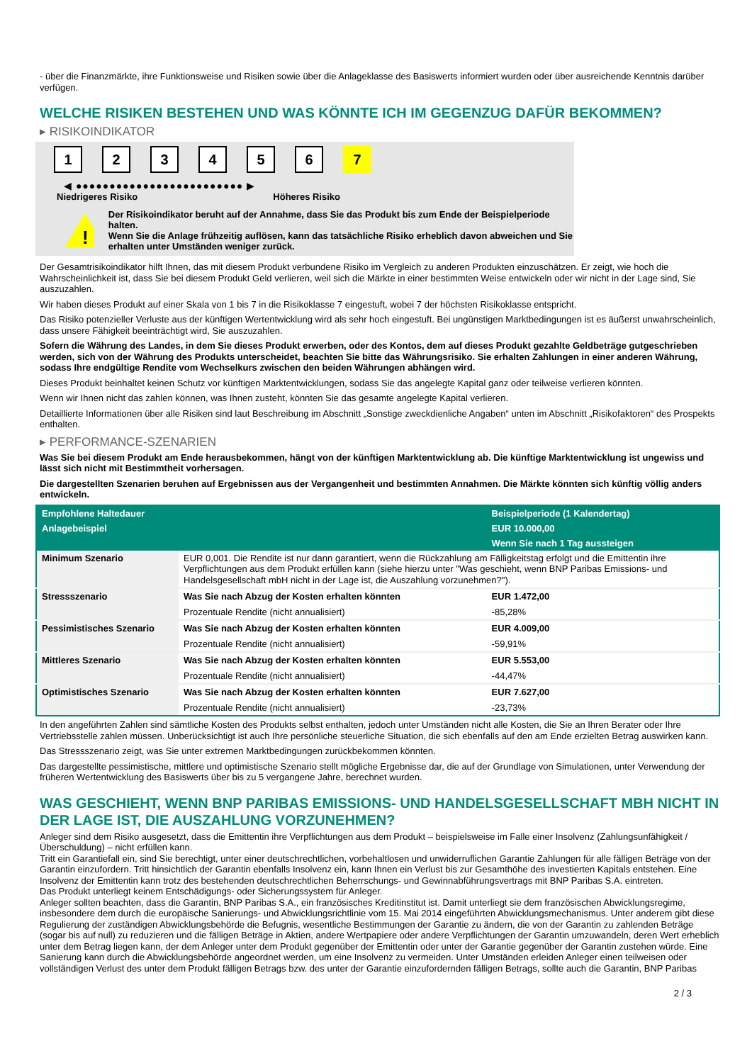- über die Finanzmärkte, ihre Funktionsweise und Risiken sowie über die Anlageklasse des Basiswerts informiert wurden oder über ausreichende Kenntnis darüber verfügen.
WELCHE RISIKEN BESTEHEN UND WAS KÖNNTE ICH IM GEGENZUG DAFÜR BEKOMMEN?
▸ RISIKOINDIKATOR
123456 7
◀ ●●●●●●●●●●●●●●●●●●●●●●●●● ▶
Niedrigeres Risiko Höheres Risiko
!
Der Risikoindikator beruht auf der Annahme, dass Sie das Produkt bis zum Ende der Beispielperiode halten.
Wenn Sie die Anlage frühzeitig auflösen, kann das tatsächliche Risiko erheblich davon abweichen und Sie erhalten unter Umständen weniger zurück.
Der Gesamtrisikoindikator hilft Ihnen, das mit diesem Produkt verbundene Risiko im Vergleich zu anderen Produkten einzuschätzen. Er zeigt, wie hoch die Wahrscheinlichkeit ist, dass Sie bei diesem Produkt Geld verlieren, weil sich die Märkte in einer bestimmten Weise entwickeln oder wir nicht in der Lage sind, Sie auszuzahlen.
Wir haben dieses Produkt auf einer Skala von 1 bis 7 in die Risikoklasse 7 eingestuft, wobei 7 der höchsten Risikoklasse entspricht.
Das Risiko potenzieller Verluste aus der künftigen Wertentwicklung wird als sehr hoch eingestuft. Bei ungünstigen Marktbedingungen ist es äußerst unwahrscheinlich, dass unsere Fähigkeit beeinträchtigt wird, Sie auszuzahlen.
Sofern die Währung des Landes, in dem Sie dieses Produkt erwerben, oder des Kontos, dem auf dieses Produkt gezahlte Geldbeträge gutgeschrieben werden, sich von der Währung des Produkts unterscheidet, beachten Sie bitte das Währungsrisiko. Sie erhalten Zahlungen in einer anderen Währung, sodass Ihre endgültige Rendite vom Wechselkurs zwischen den beiden Währungen abhängen wird.
Dieses Produkt beinhaltet keinen Schutz vor künftigen Marktentwicklungen, sodass Sie das angelegte Kapital ganz oder teilweise verlieren könnten.
Wenn wir Ihnen nicht das zahlen können, was Ihnen zusteht, könnten Sie das gesamte angelegte Kapital verlieren.
Detaillierte Informationen über alle Risiken sind laut Beschreibung im Abschnitt „Sonstige zweckdienliche Angaben“ unten im Abschnitt „Risikofaktoren“ des Prospekts enthalten.
▸ PERFORMANCE-SZENARIEN
Was Sie bei diesem Produkt am Ende herausbekommen, hängt von der künftigen Marktentwicklung ab. Die künftige Marktentwicklung ist ungewiss und lässt sich nicht mit Bestimmtheit vorhersagen.
Die dargestellten Szenarien beruhen auf Ergebnissen aus der Vergangenheit und bestimmten Annahmen. Die Märkte könnten sich künftig völlig anders entwickeln.
| Empfohlene Haltedauer | | Beispielperiode (1 Kalendertag) |
| --- | --- | --- |
| Anlagebeispiel | | EUR 10.000,00 |
| | | Wenn Sie nach 1 Tag aussteigen |
| Minimum Szenario | EUR 0,001. Die Rendite ist nur dann garantiert, wenn die Rückzahlung am Fälligkeitstag erfolgt und die Emittentin ihre Verpflichtungen aus dem Produkt erfüllen kann (siehe hierzu unter "Was geschieht, wenn BNP Paribas Emissions- und Handelsgesellschaft mbH nicht in der Lage ist, die Auszahlung vorzunehmen?"). | |
| Stressszenario | Was Sie nach Abzug der Kosten erhalten könnten | EUR 1.472,00 |
| | Prozentuale Rendite (nicht annualisiert) | -85,28% |
| Pessimistisches Szenario | Was Sie nach Abzug der Kosten erhalten könnten | EUR 4.009,00 |
| | Prozentuale Rendite (nicht annualisiert) | -59,91% |
| Mittleres Szenario | Was Sie nach Abzug der Kosten erhalten könnten | EUR 5.553,00 |
| | Prozentuale Rendite (nicht annualisiert) | -44,47% |
| Optimistisches Szenario | Was Sie nach Abzug der Kosten erhalten könnten | EUR 7.627,00 |
| | Prozentuale Rendite (nicht annualisiert) | -23,73% |
In den angeführten Zahlen sind sämtliche Kosten des Produkts selbst enthalten, jedoch unter Umständen nicht alle Kosten, die Sie an Ihren Berater oder Ihre Vertriebsstelle zahlen müssen. Unberücksichtigt ist auch Ihre persönliche steuerliche Situation, die sich ebenfalls auf den am Ende erzielten Betrag auswirken kann.
Das Stressszenario zeigt, was Sie unter extremen Marktbedingungen zurückbekommen könnten.
Das dargestellte pessimistische, mittlere und optimistische Szenario stellt mögliche Ergebnisse dar, die auf der Grundlage von Simulationen, unter Verwendung der früheren Wertentwicklung des Basiswerts über bis zu 5 vergangene Jahre, berechnet wurden.
WAS GESCHIEHT, WENN BNP PARIBAS EMISSIONS- UND HANDELSGESELLSCHAFT MBH NICHT IN DER LAGE IST, DIE AUSZAHLUNG VORZUNEHMEN?
Anleger sind dem Risiko ausgesetzt, dass die Emittentin ihre Verpflichtungen aus dem Produkt – beispielsweise im Falle einer Insolvenz (Zahlungsunfähigkeit / Überschuldung) – nicht erfüllen kann.
Tritt ein Garantiefall ein, sind Sie berechtigt, unter einer deutschrechtlichen, vorbehaltlosen und unwiderruflichen Garantie Zahlungen für alle fälligen Beträge von der Garantin einzufordern. Tritt hinsichtlich der Garantin ebenfalls Insolvenz ein, kann Ihnen ein Verlust bis zur Gesamthöhe des investierten Kapitals entstehen. Eine Insolvenz der Emittentin kann trotz des bestehenden deutschrechtlichen Beherrschungs- und Gewinnabführungsvertrags mit BNP Paribas S.A. eintreten.
Das Produkt unterliegt keinem Entschädigungs- oder Sicherungssystem für Anleger.
Anleger sollten beachten, dass die Garantin, BNP Paribas S.A., ein französisches Kreditinstitut ist. Damit unterliegt sie dem französischen Abwicklungsregime, insbesondere dem durch die europäische Sanierungs- und Abwicklungsrichtlinie vom 15. Mai 2014 eingeführten Abwicklungsmechanismus. Unter anderem gibt diese Regulierung der zuständigen Abwicklungsbehörde die Befugnis, wesentliche Bestimmungen der Garantie zu ändern, die von der Garantin zu zahlenden Beträge (sogar bis auf null) zu reduzieren und die fälligen Beträge in Aktien, andere Wertpapiere oder andere Verpflichtungen der Garantin umzuwandeln, deren Wert erheblich unter dem Betrag liegen kann, der dem Anleger unter dem Produkt gegenüber der Emittentin oder unter der Garantie gegenüber der Garantin zustehen würde. Eine Sanierung kann durch die Abwicklungsbehörde angeordnet werden, um eine Insolvenz zu vermeiden. Unter Umständen erleiden Anleger einen teilweisen oder vollständigen Verlust des unter dem Produkt fälligen Betrags bzw. des unter der Garantie einzufordernden fälligen Betrags, sollte auch die Garantin, BNP Paribas
2 / 3